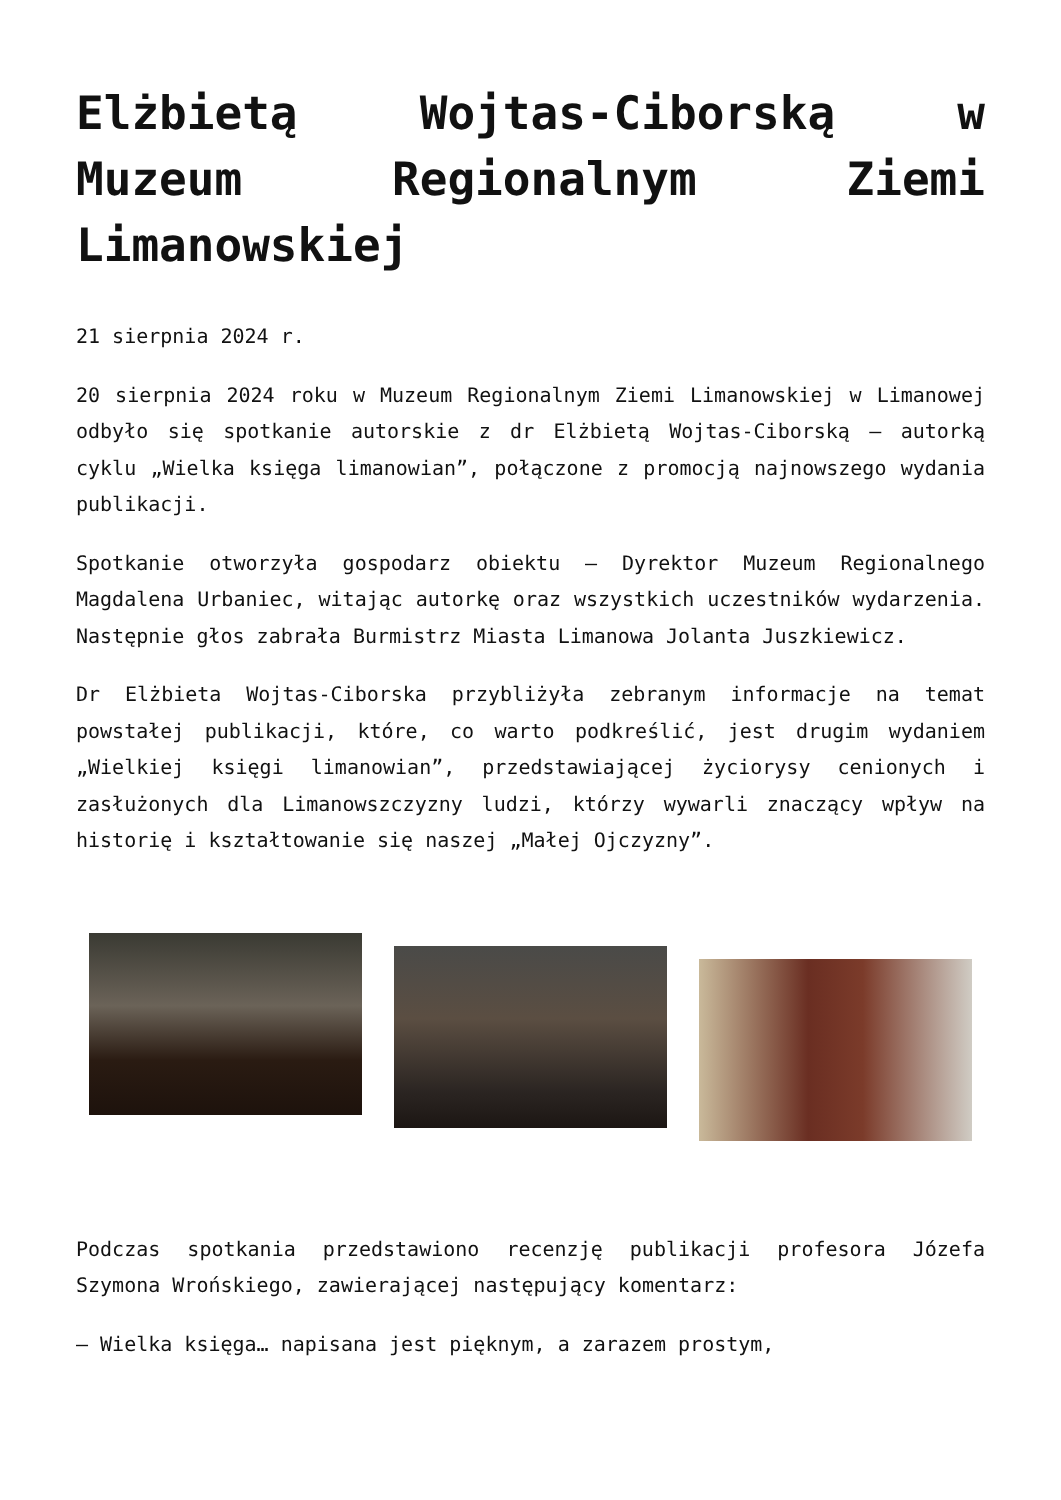Elżbietą Wojtas-Ciborską w Muzeum Regionalnym Ziemi Limanowskiej
21 sierpnia 2024 r.
20 sierpnia 2024 roku w Muzeum Regionalnym Ziemi Limanowskiej w Limanowej odbyło się spotkanie autorskie z dr Elżbietą Wojtas-Ciborską – autorką cyklu „Wielka księga limanowian”, połączone z promocją najnowszego wydania publikacji.
Spotkanie otworzyła gospodarz obiektu – Dyrektor Muzeum Regionalnego Magdalena Urbaniec, witając autorkę oraz wszystkich uczestników wydarzenia. Następnie głos zabrała Burmistrz Miasta Limanowa Jolanta Juszkiewicz.
Dr Elżbieta Wojtas-Ciborska przybliżyła zebranym informacje na temat powstałej publikacji, które, co warto podkreślić, jest drugim wydaniem „Wielkiej księgi limanowian”, przedstawiającej życiorysy cenionych i zasłużonych dla Limanowszczyzny ludzi, którzy wywarli znaczący wpływ na historię i kształtowanie się naszej „Małej Ojczyzny”.
Podczas spotkania przedstawiono recenzję publikacji profesora Józefa Szymona Wrońskiego, zawierającej następujący komentarz:
– Wielka księga… napisana jest pięknym, a zarazem prostym,